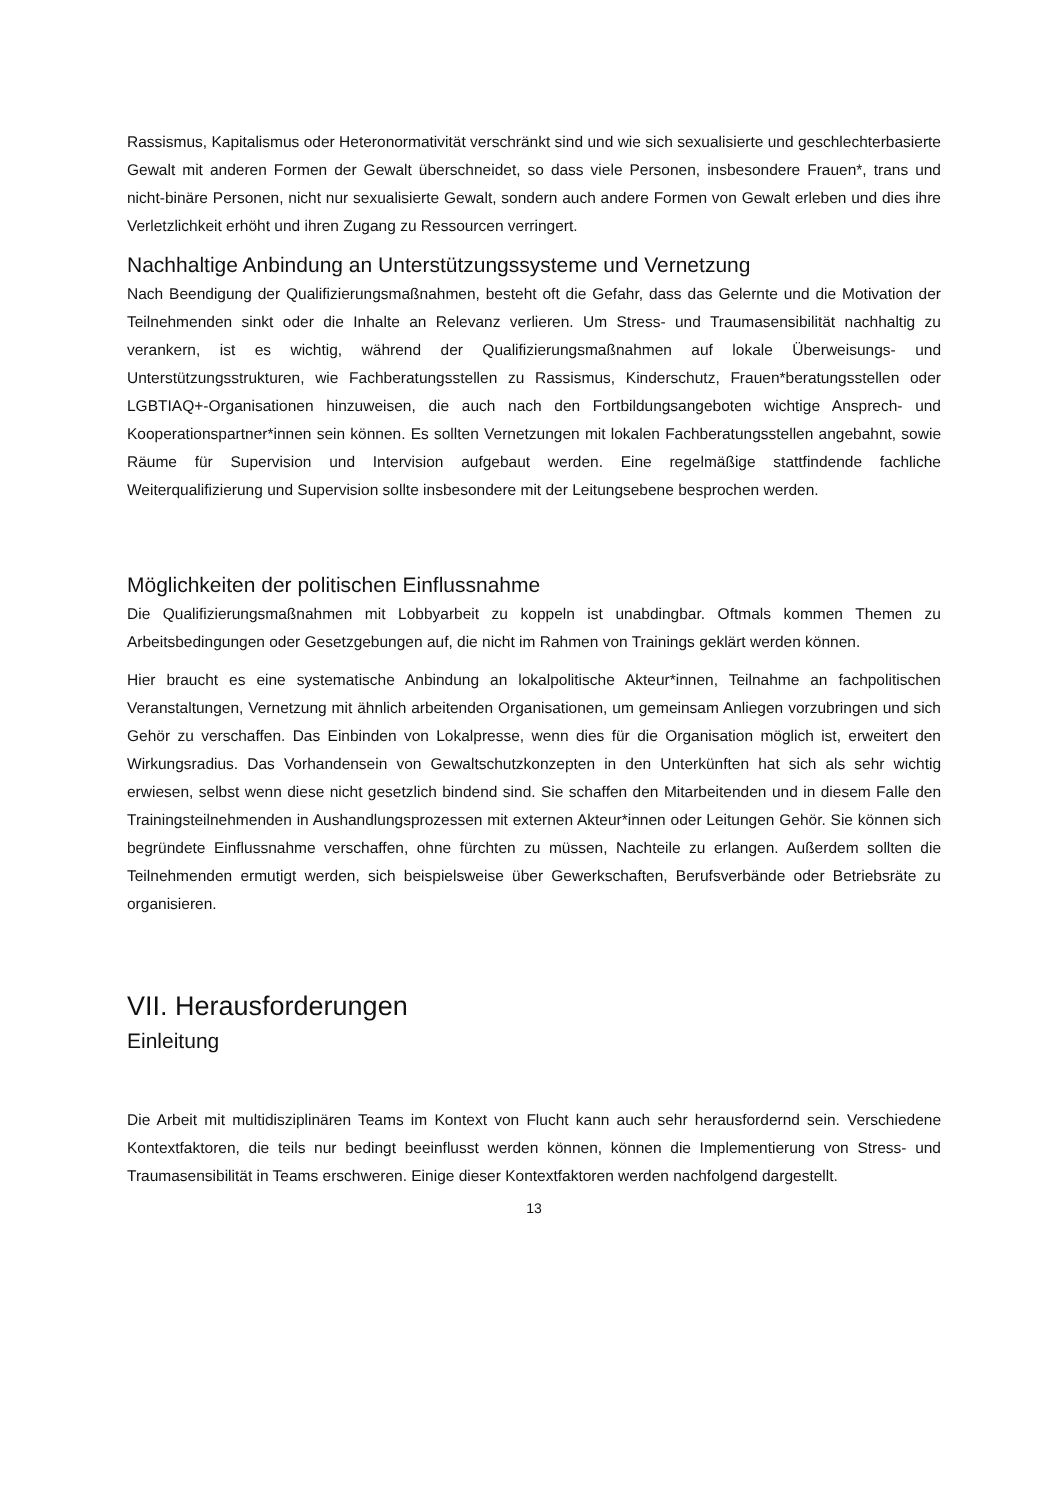Rassismus, Kapitalismus oder Heteronormativität verschränkt sind und wie sich sexualisierte und geschlechterbasierte Gewalt mit anderen Formen der Gewalt überschneidet, so dass viele Personen, insbesondere Frauen*, trans und nicht-binäre Personen, nicht nur sexualisierte Gewalt, sondern auch andere Formen von Gewalt erleben und dies ihre Verletzlichkeit erhöht und ihren Zugang zu Ressourcen verringert.
Nachhaltige Anbindung an Unterstützungssysteme und Vernetzung
Nach Beendigung der Qualifizierungsmaßnahmen, besteht oft die Gefahr, dass das Gelernte und die Motivation der Teilnehmenden sinkt oder die Inhalte an Relevanz verlieren. Um Stress- und Traumasensibilität nachhaltig zu verankern, ist es wichtig, während der Qualifizierungsmaßnahmen auf lokale Überweisungs- und Unterstützungsstrukturen, wie Fachberatungsstellen zu Rassismus, Kinderschutz, Frauen*beratungsstellen oder LGBTIAQ+-Organisationen hinzuweisen, die auch nach den Fortbildungsangeboten wichtige Ansprech- und Kooperationspartner*innen sein können. Es sollten Vernetzungen mit lokalen Fachberatungsstellen angebahnt, sowie Räume für Supervision und Intervision aufgebaut werden. Eine regelmäßige stattfindende fachliche Weiterqualifizierung und Supervision sollte insbesondere mit der Leitungsebene besprochen werden.
Möglichkeiten der politischen Einflussnahme
Die Qualifizierungsmaßnahmen mit Lobbyarbeit zu koppeln ist unabdingbar. Oftmals kommen Themen zu Arbeitsbedingungen oder Gesetzgebungen auf, die nicht im Rahmen von Trainings geklärt werden können.
Hier braucht es eine systematische Anbindung an lokalpolitische Akteur*innen, Teilnahme an fachpolitischen Veranstaltungen, Vernetzung mit ähnlich arbeitenden Organisationen, um gemeinsam Anliegen vorzubringen und sich Gehör zu verschaffen. Das Einbinden von Lokalpresse, wenn dies für die Organisation möglich ist, erweitert den Wirkungsradius. Das Vorhandensein von Gewaltschutzkonzepten in den Unterkünften hat sich als sehr wichtig erwiesen, selbst wenn diese nicht gesetzlich bindend sind. Sie schaffen den Mitarbeitenden und in diesem Falle den Trainingsteilnehmenden in Aushandlungsprozessen mit externen Akteur*innen oder Leitungen Gehör. Sie können sich begründete Einflussnahme verschaffen, ohne fürchten zu müssen, Nachteile zu erlangen. Außerdem sollten die Teilnehmenden ermutigt werden, sich beispielsweise über Gewerkschaften, Berufsverbände oder Betriebsräte zu organisieren.
VII. Herausforderungen
Einleitung
Die Arbeit mit multidisziplinären Teams im Kontext von Flucht kann auch sehr herausfordernd sein. Verschiedene Kontextfaktoren, die teils nur bedingt beeinflusst werden können, können die Implementierung von Stress- und Traumasensibilität in Teams erschweren. Einige dieser Kontextfaktoren werden nachfolgend dargestellt.
13